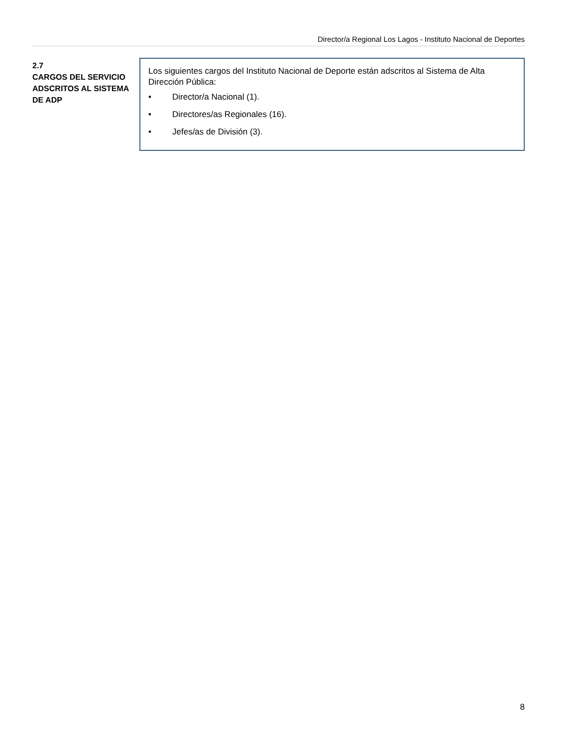Director/a Regional Los Lagos - Instituto Nacional de Deportes
2.7
CARGOS DEL SERVICIO ADSCRITOS AL SISTEMA DE ADP
Los siguientes cargos del Instituto Nacional de Deporte están adscritos al Sistema de Alta Dirección Pública:
• Director/a Nacional (1).
• Directores/as Regionales (16).
• Jefes/as de División (3).
8